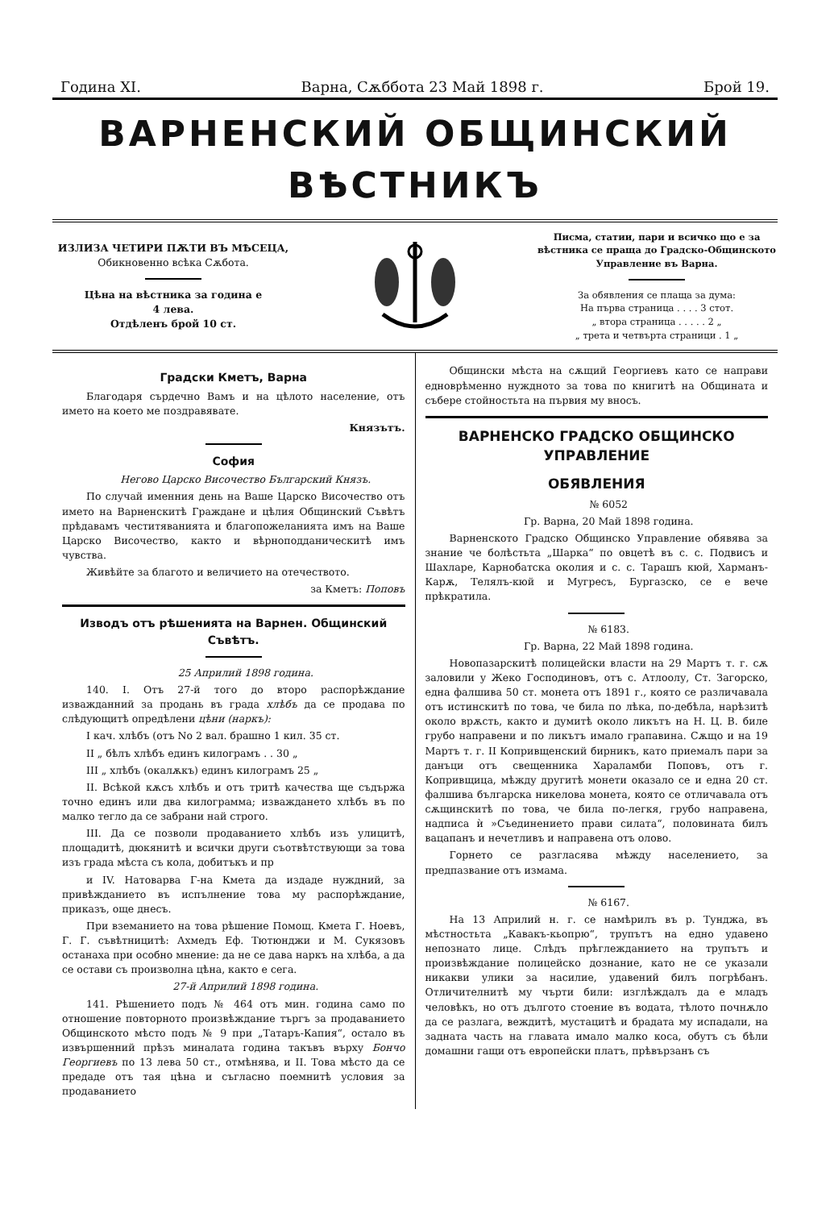Година XI. Варна, Сѫббота 23 Май 1898 г. Брой 19.
ВАРНЕНСКИЙ ОБЩИНСКИЙ ВѢСТНИКЪ
ИЗЛИЗА ЧЕТИРИ ПѪТИ ВЪ МѢСЕЦА,
Обикновенно всѣка Сѫбота.
Цѣна на вѣстника за година е
4 лева.
Отдѣленъ брой 10 ст.
Писма, статии, пари и всичко що е за вѣстника се праща до Градско-Общинското Управление въ Варна.
За обявления се плаща за дума:
На първа страница . . . . 3 стот.
„ втора страница . . . . . 2 „
„ трета и четвърта страници . 1 „
Градски Кметъ, Варна
Благодаря сърдечно Вамъ и на цѣлото население, отъ името на което ме поздравявате.
Князътъ.
София
Негово Царско Височество Българский Князъ.
По случай именния день на Ваше Царско Височество отъ името на Варненскитѣ Граждане и цѣлия Общинский Съвѣтъ прѣдавамъ честитяванията и благопожеланията имъ на Ваше Царско Височество, както и вѣрноподданическитѣ имъ чувства.
Живѣйте за благото и величието на отечеството.
за Кметъ: Поповъ
Изводъ отъ рѣшенията на Варнен. Общинский Съвѣтъ.
25 Априлий 1898 година.
140. I. Отъ 27-й того до второ распорѣждание изважданний за продань въ града хлѣбъ да се продава по слѣдующитѣ опредѣлени цѣни (наркъ):
I кач. хлѣбъ (отъ No 2 вал. брашно 1 кил. 35 ст.
II „ бѣлъ хлѣбъ единъ килограмъ . . 30 „
III „ хлѣбъ (окалѫкъ) единъ килограмъ 25 „
II. Всѣкой кѫсъ хлѣбъ и отъ тритѣ качества ще съдържа точно единъ или два килограмма; изваждането хлѣбъ въ по малко тегло да се забрани най строго.
III. Да се позволи продаванието хлѣбъ изъ улицитѣ, площадитѣ, дюкянитѣ и всички други съотвѣтствующи за това изъ града мѣста съ кола, добитъкъ и пр
и IV. Натоварва Г-на Кмета да издаде нуждний, за привѣжданието въ испълнение това му распорѣждание, приказъ, още днесъ.
При вземанието на това рѣшение Помощ. Кмета Г. Ноевъ, Г. Г. съвѣтницитѣ: Ахмедъ Еф. Тютюнджи и М. Сукязовъ останаха при особно мнение: да не се дава наркъ на хлѣба, а да се остави съ произволна цѣна, както е сега.
27-й Априлий 1898 година.
141. Рѣшението подъ № 464 отъ мин. година само по отношение повторното произвѣждание търгъ за продаванието Общинското мѣсто подъ № 9 при „Татаръ-Капия“, остало въ извършенний прѣзъ миналата година такъвъ върху Бончо Георгиевъ по 13 лева 50 ст., отмѣнява, и II. Това мѣсто да се предаде отъ тая цѣна и съгласно поемнитѣ условия за продаванието
Общински мѣста на сѫщий Георгиевъ като се направи едноврѣменно нуждното за това по книгитѣ на Общината и събере стойностьта на първия му вносъ.
ВАРНЕНСКО ГРАДСКО ОБЩИНСКО УПРАВЛЕНИЕ
ОБЯВЛЕНИЯ
№ 6052
Гр. Варна, 20 Май 1898 година.
Варненското Градско Общинско Управление обявява за знание че болѣстьта „Шарка“ по овцетѣ въ с. с. Подвисъ и Шахларе, Карнобатска околия и с. с. Тарашъ кюй, Харманъ-Карѫ, Телялъ-кюй и Мугресъ, Бургазско, се е вече прѣкратила.
№ 6183.
Гр. Варна, 22 Май 1898 година.
Новопазарскитѣ полицейски власти на 29 Мартъ т. г. сѫ заловили у Жеко Господиновъ, отъ с. Атлоолу, Ст. Загорско, една фалшива 50 ст. монета отъ 1891 г., която се различавала отъ истинскитѣ по това, че била по лѣка, по-дебѣла, нарѣзитѣ около врѫсть, както и думитѣ около ликътъ на Н. Ц. В. биле грубо направени и по ликътъ имало грапавина. Сѫщо и на 19 Мартъ т. г. II Копривщенский бирникъ, като приемалъ пари за данъци отъ свещенника Хараламби Поповъ, отъ г. Копривщица, мѣжду другитѣ монети оказало се и една 20 ст. фалшива българска никелова монета, която се отличавала отъ сѫщинскитѣ по това, че била по-легкя, грубо направена, надписа ѝ »Съединението прави силата“, половината билъ вацапанъ и нечетливъ и направена отъ олово.
Горнето се разгласява мѣжду населението, за предпазвание отъ измама.
№ 6167.
На 13 Априлий н. г. се намѣрилъ въ р. Тунджа, въ мѣстностьта „Кавакъ-кьопрю“, трупътъ на едно удавено непознато лице. Слѣдъ прѣглежданието на трупътъ и произвѣждание полицейско дознание, като не се указали никакви улики за насилие, удавений билъ погрѣбанъ. Отличителнитѣ му чърти били: изглѣждалъ да е младъ человѣкъ, но отъ дългото стоение въ водата, тѣлото почнѫло да се разлага, веждитѣ, мустацитѣ и брадата му испадали, на задната часть на главата имало малко коса, обутъ съ бѣли домашни гащи отъ европейски платъ, прѣвързанъ съ